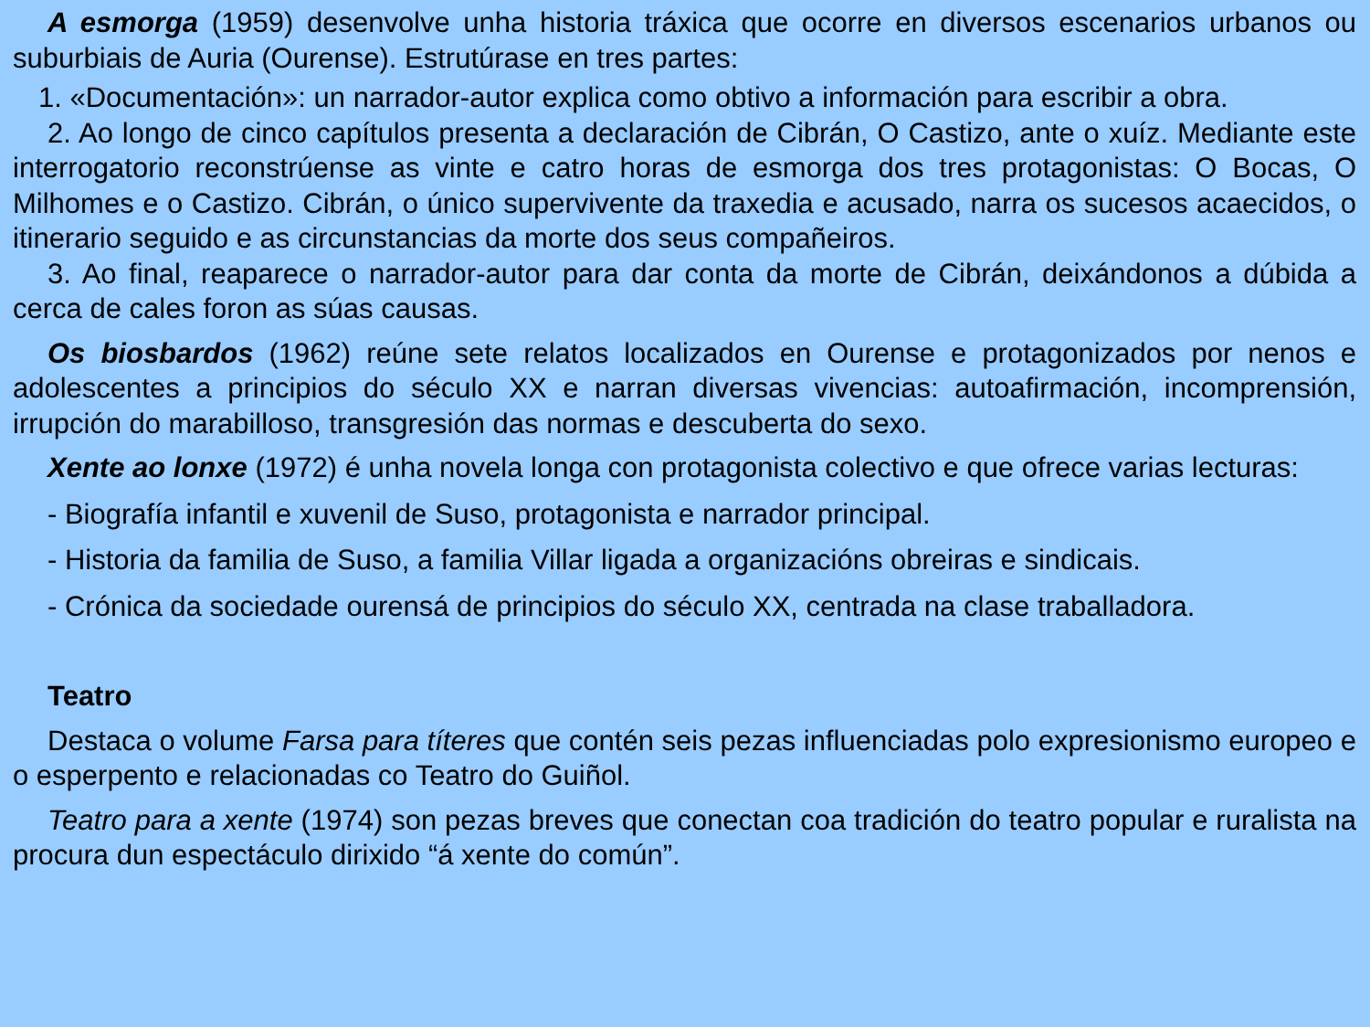A esmorga (1959) desenvolve unha historia tráxica que ocorre en diversos escenarios urbanos ou suburbiais de Auria (Ourense). Estrutúrase en tres partes:
1. «Documentación»: un narrador-autor explica como obtivo a información para escribir a obra.
2. Ao longo de cinco capítulos presenta a declaración de Cibrán, O Castizo, ante o xuíz. Mediante este interrogatorio reconstrúense as vinte e catro horas de esmorga dos tres protagonistas: O Bocas, O Milhomes e o Castizo. Cibrán, o único supervivente da traxedia e acusado, narra os sucesos acaecidos, o itinerario seguido e as circunstancias da morte dos seus compañeiros.
3. Ao final, reaparece o narrador-autor para dar conta da morte de Cibrán, deixándonos a dúbida a cerca de cales foron as súas causas.
Os biosbardos (1962) reúne sete relatos localizados en Ourense e protagonizados por nenos e adolescentes a principios do século XX e narran diversas vivencias: autoafirmación, incomprensión, irrupción do marabilloso, transgresión das normas e descuberta do sexo.
Xente ao lonxe (1972) é unha novela longa con protagonista colectivo e que ofrece varias lecturas:
- Biografía infantil e xuvenil de Suso, protagonista e narrador principal.
- Historia da familia de Suso, a familia Villar ligada a organizacións obreiras e sindicais.
- Crónica da sociedade ourensá de principios do século XX, centrada na clase traballadora.
Teatro
Destaca o volume Farsa para títeres que contén seis pezas influenciadas polo expresionismo europeo e o esperpento e relacionadas co Teatro do Guiñol.
Teatro para a xente (1974) son pezas breves que conectan coa tradición do teatro popular e ruralista na procura dun espectáculo dirixido “á xente do común”.